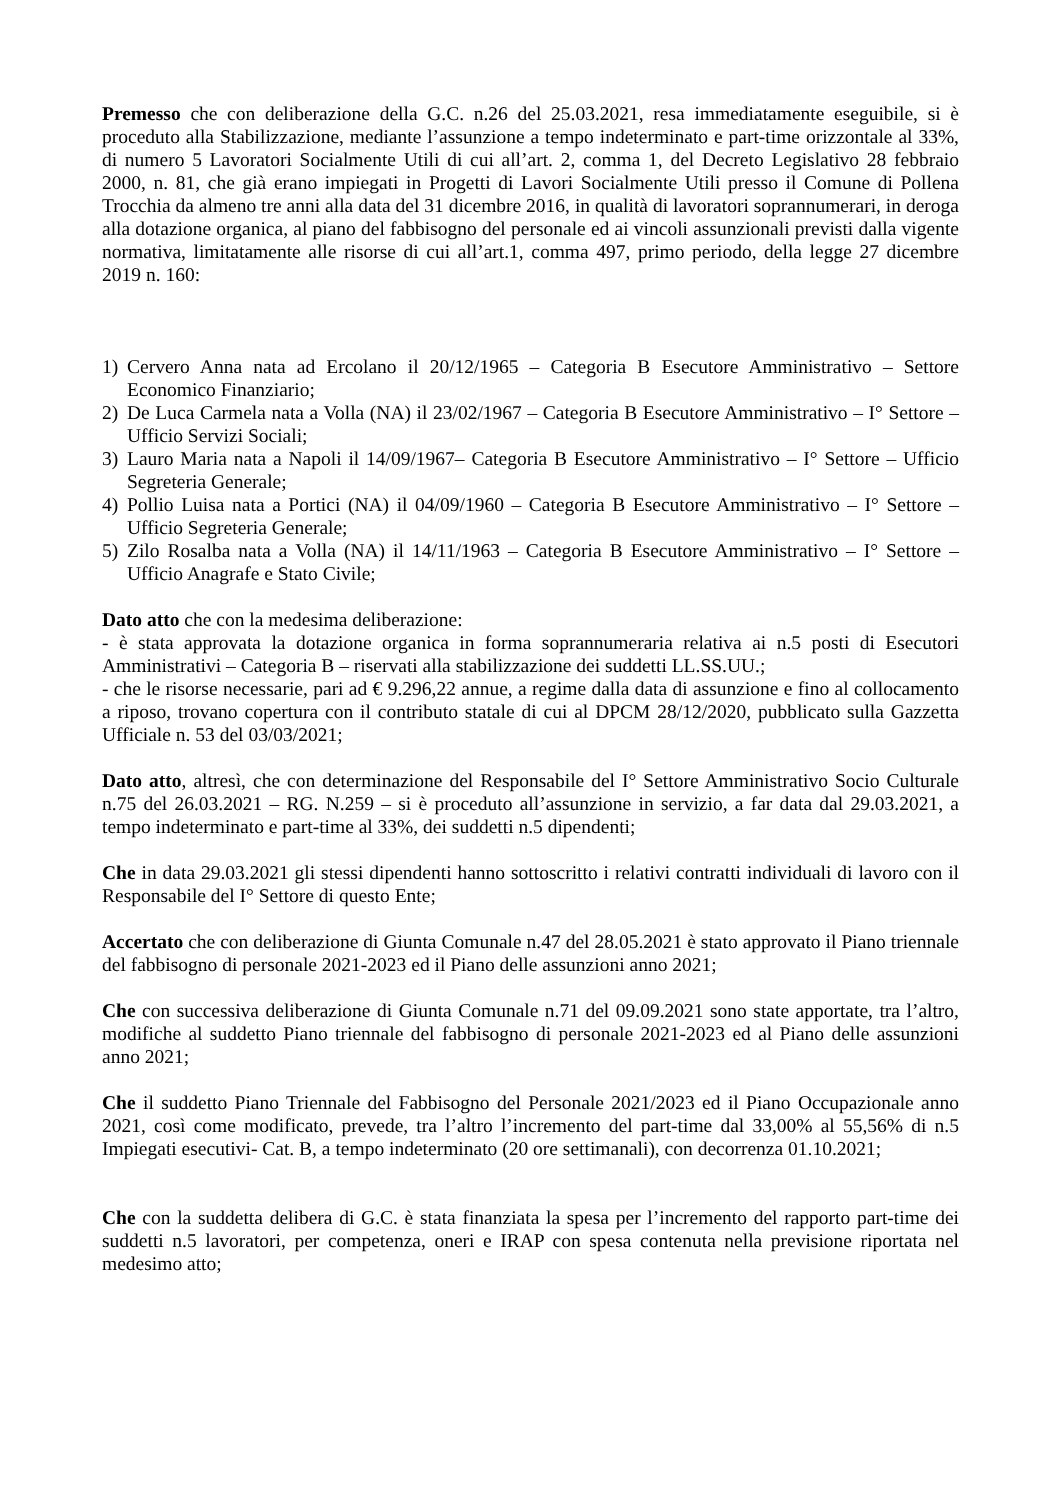Premesso che con deliberazione della G.C. n.26 del 25.03.2021, resa immediatamente eseguibile, si è proceduto alla Stabilizzazione, mediante l’assunzione a tempo indeterminato e part-time orizzontale al 33%, di numero 5 Lavoratori Socialmente Utili di cui all’art. 2, comma 1, del Decreto Legislativo 28 febbraio 2000, n. 81, che già erano impiegati in Progetti di Lavori Socialmente Utili presso il Comune di Pollena Trocchia da almeno tre anni alla data del 31 dicembre 2016, in qualità di lavoratori soprannumerari, in deroga alla dotazione organica, al piano del fabbisogno del personale ed ai vincoli assunzionali previsti dalla vigente normativa, limitatamente alle risorse di cui all’art.1, comma 497, primo periodo, della legge 27 dicembre 2019 n. 160:
1) Cervero Anna nata ad Ercolano il 20/12/1965 – Categoria B Esecutore Amministrativo – Settore Economico Finanziario;
2) De Luca Carmela nata a Volla (NA) il 23/02/1967 – Categoria B Esecutore Amministrativo – I° Settore – Ufficio Servizi Sociali;
3) Lauro Maria nata a Napoli il 14/09/1967– Categoria B Esecutore Amministrativo – I° Settore – Ufficio Segreteria Generale;
4) Pollio Luisa nata a Portici (NA) il 04/09/1960 – Categoria B Esecutore Amministrativo – I° Settore – Ufficio Segreteria Generale;
5) Zilo Rosalba nata a Volla (NA) il 14/11/1963 – Categoria B Esecutore Amministrativo – I° Settore – Ufficio Anagrafe e Stato Civile;
Dato atto che con la medesima deliberazione:
- è stata approvata la dotazione organica in forma soprannumeraria relativa ai n.5 posti di Esecutori Amministrativi – Categoria B – riservati alla stabilizzazione dei suddetti LL.SS.UU.;
- che le risorse necessarie, pari ad € 9.296,22 annue, a regime dalla data di assunzione e fino al collocamento a riposo, trovano copertura con il contributo statale di cui al DPCM 28/12/2020, pubblicato sulla Gazzetta Ufficiale n. 53 del 03/03/2021;
Dato atto, altresì, che con determinazione del Responsabile del I° Settore Amministrativo Socio Culturale n.75 del 26.03.2021 – RG. N.259 – si è proceduto all’assunzione in servizio, a far data dal 29.03.2021, a tempo indeterminato e part-time al 33%, dei suddetti n.5 dipendenti;
Che in data 29.03.2021 gli stessi dipendenti hanno sottoscritto i relativi contratti individuali di lavoro con il Responsabile del I° Settore di questo Ente;
Accertato che con deliberazione di Giunta Comunale n.47 del 28.05.2021 è stato approvato il Piano triennale del fabbisogno di personale 2021-2023 ed il Piano delle assunzioni anno 2021;
Che con successiva deliberazione di Giunta Comunale n.71 del 09.09.2021 sono state apportate, tra l’altro, modifiche al suddetto Piano triennale del fabbisogno di personale 2021-2023 ed al Piano delle assunzioni anno 2021;
Che il suddetto Piano Triennale del Fabbisogno del Personale 2021/2023 ed il Piano Occupazionale anno 2021, così come modificato, prevede, tra l’altro l’incremento del part-time dal 33,00% al 55,56% di n.5 Impiegati esecutivi- Cat. B, a tempo indeterminato (20 ore settimanali), con decorrenza 01.10.2021;
Che con la suddetta delibera di G.C. è stata finanziata la spesa per l’incremento del rapporto part-time dei suddetti n.5 lavoratori, per competenza, oneri e IRAP con spesa contenuta nella previsione riportata nel medesimo atto;